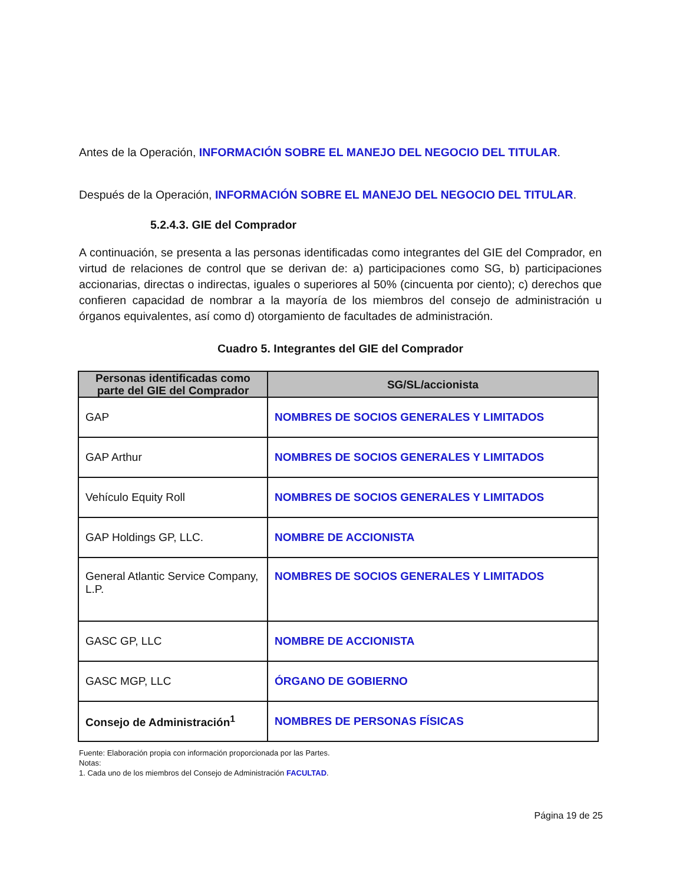Antes de la Operación, INFORMACIÓN SOBRE EL MANEJO DEL NEGOCIO DEL TITULAR.
Después de la Operación, INFORMACIÓN SOBRE EL MANEJO DEL NEGOCIO DEL TITULAR.
5.2.4.3. GIE del Comprador
A continuación, se presenta a las personas identificadas como integrantes del GIE del Comprador, en virtud de relaciones de control que se derivan de: a) participaciones como SG, b) participaciones accionarias, directas o indirectas, iguales o superiores al 50% (cincuenta por ciento); c) derechos que confieren capacidad de nombrar a la mayoría de los miembros del consejo de administración u órganos equivalentes, así como d) otorgamiento de facultades de administración.
Cuadro 5. Integrantes del GIE del Comprador
| Personas identificadas como parte del GIE del Comprador | SG/SL/accionista |
| --- | --- |
| GAP | NOMBRES DE SOCIOS GENERALES Y LIMITADOS |
| GAP Arthur | NOMBRES DE SOCIOS GENERALES Y LIMITADOS |
| Vehículo Equity Roll | NOMBRES DE SOCIOS GENERALES Y LIMITADOS |
| GAP Holdings GP, LLC. | NOMBRE DE ACCIONISTA |
| General Atlantic Service Company, L.P. | NOMBRES DE SOCIOS GENERALES Y LIMITADOS |
| GASC GP, LLC | NOMBRE DE ACCIONISTA |
| GASC MGP, LLC | ÓRGANO DE GOBIERNO |
| Consejo de Administración<sup>1</sup> | NOMBRES DE PERSONAS FÍSICAS |
Fuente: Elaboración propia con información proporcionada por las Partes.
Notas:
1. Cada uno de los miembros del Consejo de Administración FACULTAD.
Página 19 de 25